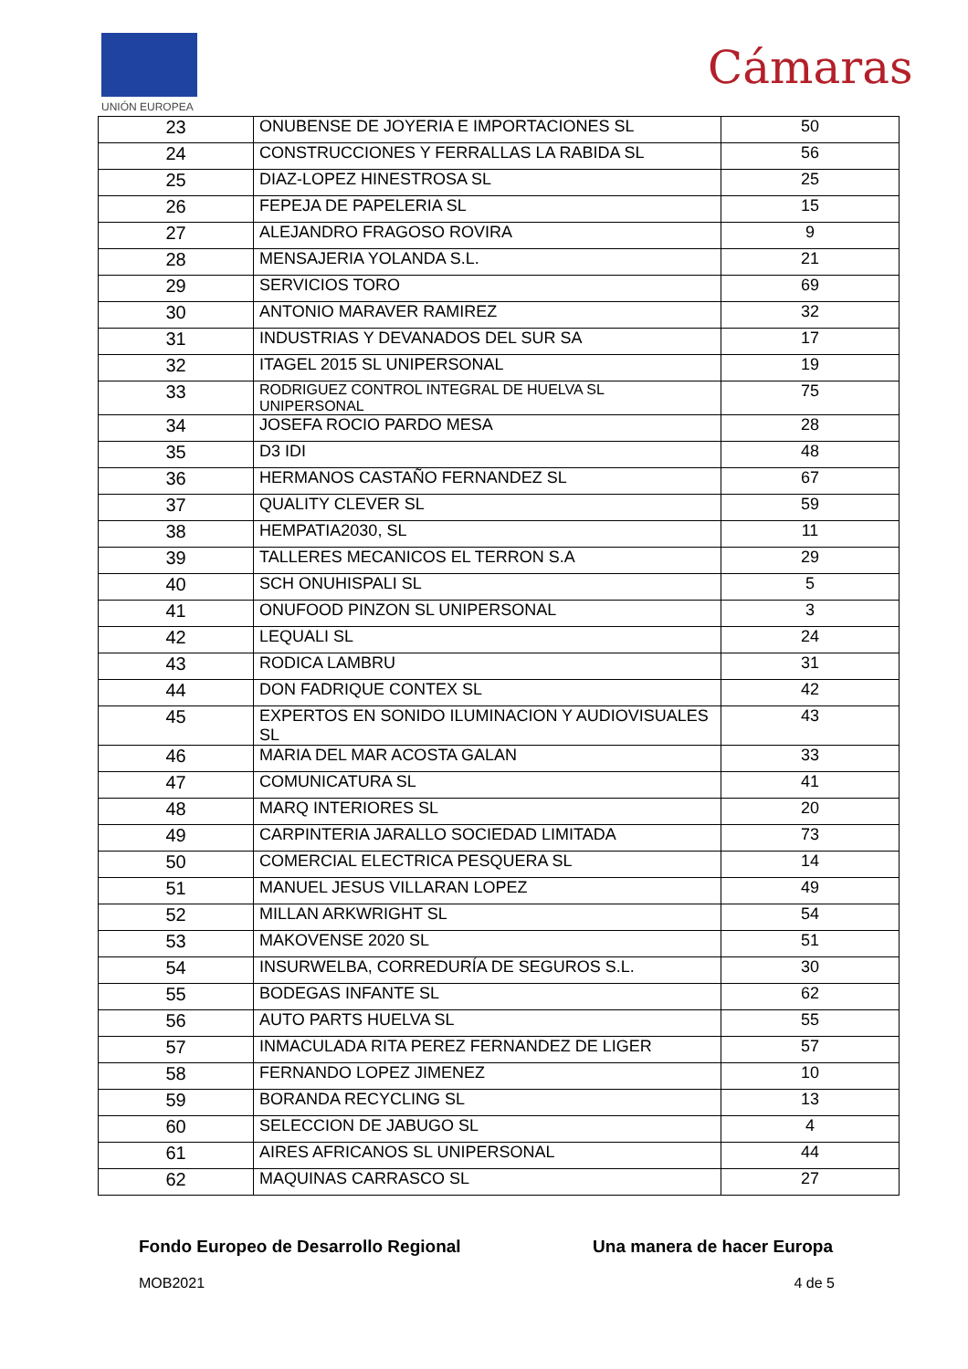UNIÓN EUROPEA
Cámaras
| 23 | ONUBENSE DE JOYERIA E IMPORTACIONES SL | 50 |
| 24 | CONSTRUCCIONES Y FERRALLAS LA RABIDA SL | 56 |
| 25 | DIAZ-LOPEZ HINESTROSA SL | 25 |
| 26 | FEPEJA DE PAPELERIA SL | 15 |
| 27 | ALEJANDRO FRAGOSO ROVIRA | 9 |
| 28 | MENSAJERIA YOLANDA S.L. | 21 |
| 29 | SERVICIOS TORO | 69 |
| 30 | ANTONIO MARAVER RAMIREZ | 32 |
| 31 | INDUSTRIAS Y DEVANADOS DEL SUR SA | 17 |
| 32 | ITAGEL 2015 SL UNIPERSONAL | 19 |
| 33 | RODRIGUEZ CONTROL INTEGRAL DE HUELVA SL UNIPERSONAL | 75 |
| 34 | JOSEFA ROCIO PARDO MESA | 28 |
| 35 | D3 IDI | 48 |
| 36 | HERMANOS CASTAÑO FERNANDEZ SL | 67 |
| 37 | QUALITY CLEVER SL | 59 |
| 38 | HEMPATIA2030, SL | 11 |
| 39 | TALLERES MECANICOS EL TERRON S.A | 29 |
| 40 | SCH ONUHISPALI SL | 5 |
| 41 | ONUFOOD PINZON SL UNIPERSONAL | 3 |
| 42 | LEQUALI SL | 24 |
| 43 | RODICA LAMBRU | 31 |
| 44 | DON FADRIQUE CONTEX SL | 42 |
| 45 | EXPERTOS EN SONIDO ILUMINACION Y AUDIOVISUALES SL | 43 |
| 46 | MARIA DEL MAR ACOSTA GALAN | 33 |
| 47 | COMUNICATURA SL | 41 |
| 48 | MARQ INTERIORES SL | 20 |
| 49 | CARPINTERIA JARALLO SOCIEDAD LIMITADA | 73 |
| 50 | COMERCIAL ELECTRICA PESQUERA SL | 14 |
| 51 | MANUEL JESUS VILLARAN LOPEZ | 49 |
| 52 | MILLAN ARKWRIGHT SL | 54 |
| 53 | MAKOVENSE 2020 SL | 51 |
| 54 | INSURWELBA, CORREDURÍA DE SEGUROS S.L. | 30 |
| 55 | BODEGAS INFANTE SL | 62 |
| 56 | AUTO PARTS HUELVA SL | 55 |
| 57 | INMACULADA RITA PEREZ FERNANDEZ DE LIGER | 57 |
| 58 | FERNANDO LOPEZ JIMENEZ | 10 |
| 59 | BORANDA RECYCLING SL | 13 |
| 60 | SELECCION DE JABUGO SL | 4 |
| 61 | AIRES AFRICANOS SL UNIPERSONAL | 44 |
| 62 | MAQUINAS CARRASCO SL | 27 |
Fondo Europeo de Desarrollo Regional Una manera de hacer Europa
MOB2021 4 de 5